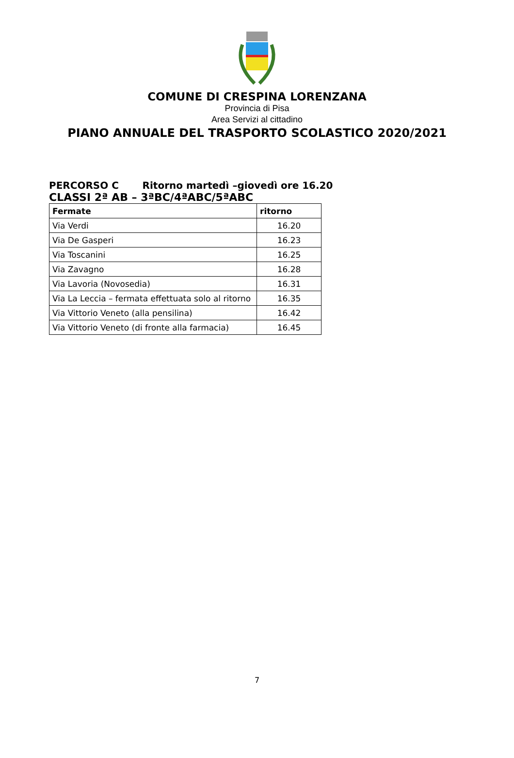COMUNE DI CRESPINA LORENZANA
Provincia di Pisa
Area Servizi al cittadino
PIANO ANNUALE DEL TRASPORTO SCOLASTICO 2020/2021
PERCORSO C Ritorno martedì –giovedì ore 16.20
CLASSI 2ª AB – 3ªBC/4ªABC/5ªABC
| Fermate | ritorno |
| --- | --- |
| Via Verdi | 16.20 |
| Via De Gasperi | 16.23 |
| Via Toscanini | 16.25 |
| Via Zavagno | 16.28 |
| Via Lavoria (Novosedia) | 16.31 |
| Via La Leccia – fermata effettuata solo al ritorno | 16.35 |
| Via Vittorio Veneto (alla pensilina) | 16.42 |
| Via Vittorio Veneto (di fronte alla farmacia) | 16.45 |
7